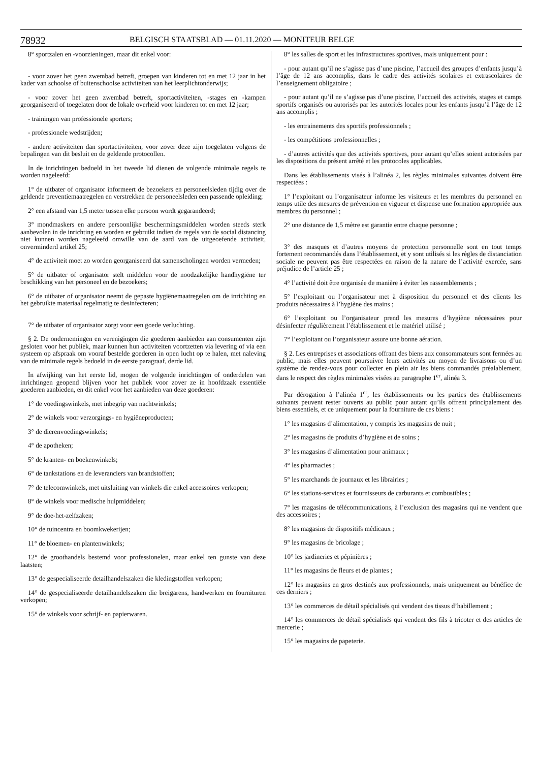78932 BELGISCH STAATSBLAD — 01.11.2020 — MONITEUR BELGE
8° sportzalen en -voorzieningen, maar dit enkel voor:
- voor zover het geen zwembad betreft, groepen van kinderen tot en met 12 jaar in het kader van schoolse of buitenschoolse activiteiten van het leerplichtonderwijs;
- voor zover het geen zwembad betreft, sportactiviteiten, -stages en -kampen georganiseerd of toegelaten door de lokale overheid voor kinderen tot en met 12 jaar;
- trainingen van professionele sporters;
- professionele wedstrijden;
- andere activiteiten dan sportactiviteiten, voor zover deze zijn toegelaten volgens de bepalingen van dit besluit en de geldende protocollen.
In de inrichtingen bedoeld in het tweede lid dienen de volgende minimale regels te worden nageleefd:
1° de uitbater of organisator informeert de bezoekers en personeelsleden tijdig over de geldende preventiemaatregelen en verstrekken de personeelsleden een passende opleiding;
2° een afstand van 1,5 meter tussen elke persoon wordt gegarandeerd;
3° mondmaskers en andere persoonlijke beschermingsmiddelen worden steeds sterk aanbevolen in de inrichting en worden er gebruikt indien de regels van de social distancing niet kunnen worden nageleefd omwille van de aard van de uitgeoefende activiteit, onverminderd artikel 25;
4° de activiteit moet zo worden georganiseerd dat samenscholingen worden vermeden;
5° de uitbater of organisator stelt middelen voor de noodzakelijke handhygiëne ter beschikking van het personeel en de bezoekers;
6° de uitbater of organisator neemt de gepaste hygiënemaatregelen om de inrichting en het gebruikte materiaal regelmatig te desinfecteren;
7° de uitbater of organisator zorgt voor een goede verluchting.
§ 2. De ondernemingen en verenigingen die goederen aanbieden aan consumenten zijn gesloten voor het publiek, maar kunnen hun activiteiten voortzetten via levering of via een systeem op afspraak om vooraf bestelde goederen in open lucht op te halen, met naleving van de minimale regels bedoeld in de eerste paragraaf, derde lid.
In afwijking van het eerste lid, mogen de volgende inrichtingen of onderdelen van inrichtingen geopend blijven voor het publiek voor zover ze in hoofdzaak essentiële goederen aanbieden, en dit enkel voor het aanbieden van deze goederen:
1° de voedingswinkels, met inbegrip van nachtwinkels;
2° de winkels voor verzorgings- en hygiëneproducten;
3° de dierenvoedingswinkels;
4° de apotheken;
5° de kranten- en boekenwinkels;
6° de tankstations en de leveranciers van brandstoffen;
7° de telecomwinkels, met uitsluiting van winkels die enkel accessoires verkopen;
8° de winkels voor medische hulpmiddelen;
9° de doe-het-zelfzaken;
10° de tuincentra en boomkwekerijen;
11° de bloemen- en plantenwinkels;
12° de groothandels bestemd voor professionelen, maar enkel ten gunste van deze laatsten;
13° de gespecialiseerde detailhandelszaken die kledingstoffen verkopen;
14° de gespecialiseerde detailhandelszaken die breigarens, handwerken en fournituren verkopen;
15° de winkels voor schrijf- en papierwaren.
8° les salles de sport et les infrastructures sportives, mais uniquement pour :
- pour autant qu’il ne s’agisse pas d’une piscine, l’accueil des groupes d’enfants jusqu’à l’âge de 12 ans accomplis, dans le cadre des activités scolaires et extrascolaires de l’enseignement obligatoire ;
- pour autant qu’il ne s’agisse pas d’une piscine, l’accueil des activités, stages et camps sportifs organisés ou autorisés par les autorités locales pour les enfants jusqu’à l’âge de 12 ans accomplis ;
- les entrainements des sportifs professionnels ;
- les compétitions professionnelles ;
- d’autres activités que des activités sportives, pour autant qu’elles soient autorisées par les dispositions du présent arrêté et les protocoles applicables.
Dans les établissements visés à l’alinéa 2, les règles minimales suivantes doivent être respectées :
1° l’exploitant ou l’organisateur informe les visiteurs et les membres du personnel en temps utile des mesures de prévention en vigueur et dispense une formation appropriée aux membres du personnel ;
2° une distance de 1,5 mètre est garantie entre chaque personne ;
3° des masques et d’autres moyens de protection personnelle sont en tout temps fortement recommandés dans l’établissement, et y sont utilisés si les règles de distanciation sociale ne peuvent pas être respectées en raison de la nature de l’activité exercée, sans préjudice de l’article 25 ;
4° l’activité doit être organisée de manière à éviter les rassemblements ;
5° l’exploitant ou l’organisateur met à disposition du personnel et des clients les produits nécessaires à l’hygiène des mains ;
6° l’exploitant ou l’organisateur prend les mesures d’hygiène nécessaires pour désinfecter régulièrement l’établissement et le matériel utilisé ;
7° l’exploitant ou l’organisateur assure une bonne aération.
§ 2. Les entreprises et associations offrant des biens aux consommateurs sont fermées au public, mais elles peuvent poursuivre leurs activités au moyen de livraisons ou d’un système de rendez-vous pour collecter en plein air les biens commandés préalablement, dans le respect des règles minimales visées au paragraphe 1<sup>er</sup>, alinéa 3.
Par dérogation à l’alinéa 1<sup>er</sup>, les établissements ou les parties des établissements suivants peuvent rester ouverts au public pour autant qu’ils offrent principalement des biens essentiels, et ce uniquement pour la fourniture de ces biens :
1° les magasins d’alimentation, y compris les magasins de nuit ;
2° les magasins de produits d’hygiène et de soins ;
3° les magasins d’alimentation pour animaux ;
4° les pharmacies ;
5° les marchands de journaux et les librairies ;
6° les stations-services et fournisseurs de carburants et combustibles ;
7° les magasins de télécommunications, à l’exclusion des magasins qui ne vendent que des accessoires ;
8° les magasins de dispositifs médicaux ;
9° les magasins de bricolage ;
10° les jardineries et pépinières ;
11° les magasins de fleurs et de plantes ;
12° les magasins en gros destinés aux professionnels, mais uniquement au bénéfice de ces derniers ;
13° les commerces de détail spécialisés qui vendent des tissus d’habillement ;
14° les commerces de détail spécialisés qui vendent des fils à tricoter et des articles de mercerie ;
15° les magasins de papeterie.